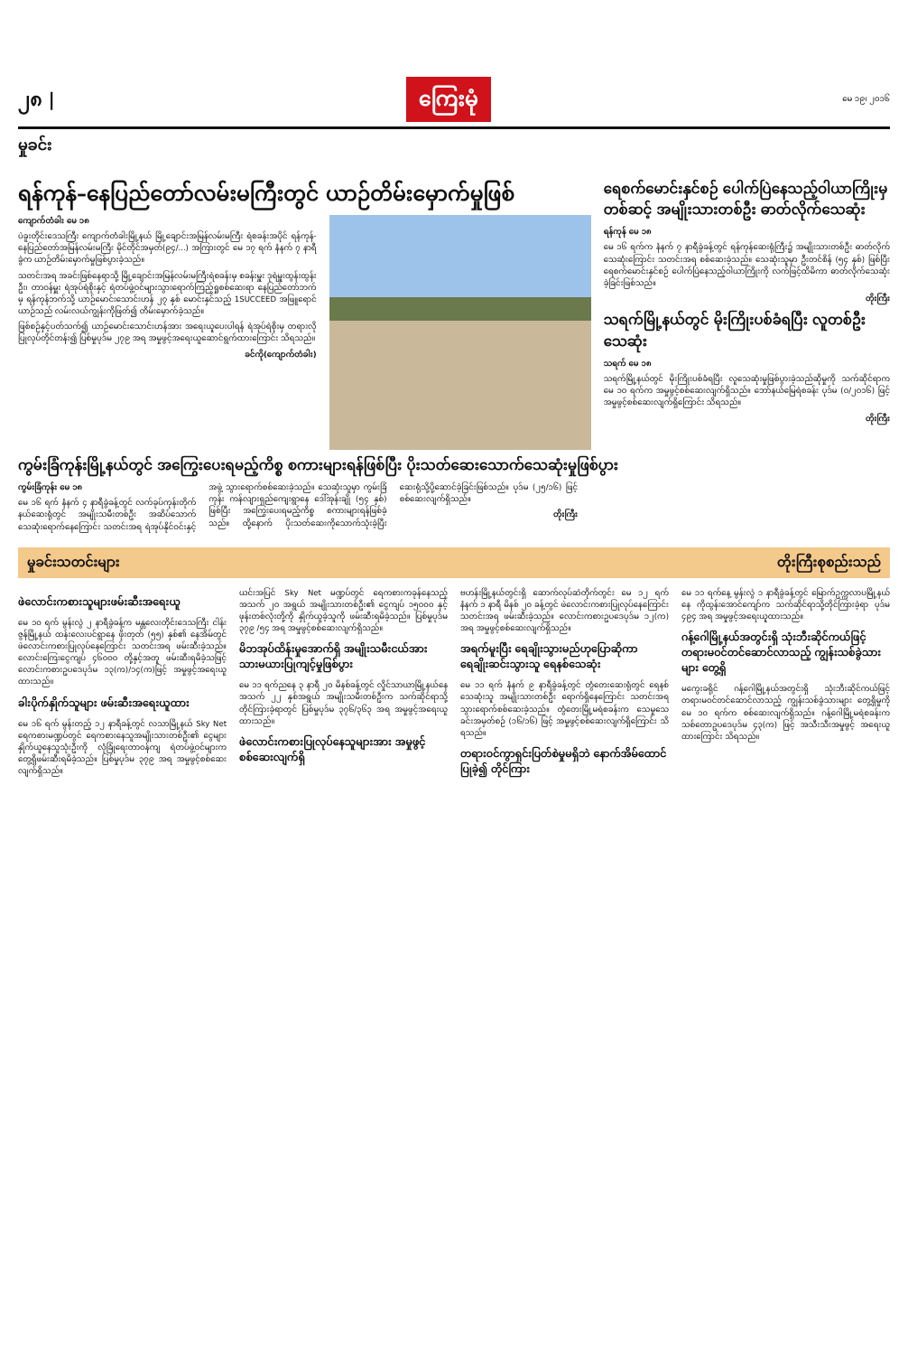၂၈ | ကြေးမုံ မေ ၁၉၊ ၂၀၁၆
မှုခင်း
ရန်ကုန်–နေပြည်တော်လမ်းမကြီးတွင် ယာဉ်တိမ်းမှောက်မှုဖြစ်
ကျောက်တံခါး မေ ၁၈
ပဲခူးတိုင်းဒေသကြီး ကျောက်တံခါးမြို့နယ် မြို့ချောင်းအမြန်လမ်းမကြီး ရဲစခန်းအပိုင် ရန်ကုန်-နေပြည်တော်အမြန်လမ်းမကြီး မိုင်တိုင်အမှတ်(၉၄/...) အကြားတွင် မေ ၁၇ ရက် နံနက် ၇ နာရီခွဲက ယာဉ်တိမ်းမှောက်မှုဖြစ်ပွားခဲ့သည်။
သတင်းအရ အခင်းဖြစ်နေရာသို့ မြို့ချောင်းအမြန်လမ်းမကြီးရဲစခန်းမှ စခန်းမှူး ဒုရဲမှူးထွန်းထွန်းဦး၊ တာဝန်မှူး ရဲအုပ်ရဲစိုးနှင့် ရဲတပ်ဖွဲ့ဝင်များသွားရောက်ကြည့်ရှုစစ်ဆေးရာ နေပြည်တော်ဘက်မှ ရန်ကုန်ဘက်သို့ ယာဉ်မောင်းသောင်းဟန် ၂၇ နှစ် မောင်းနှင်သည့် 1SUCCEED အဖြူရောင်ယာဉ်သည် လမ်းလယ်ကျွန်းကိုဖြတ်၍ တိမ်းမှောက်ခဲ့သည်။
ဖြစ်စဉ်နှင့်ပတ်သက်၍ ယာဉ်မောင်းသောင်းဟန်အား အရေးယူပေးပါရန် ရဲအုပ်ရဲစိုးမှ တရားလိုပြုလုပ်တိုင်တန်း၍ ပြစ်မှုပုဒ်မ ၂၇၉ အရ အမှုဖွင့်အရေးယူဆောင်ရွက်ထားကြောင်း သိရသည်။
ခင်ကို(ကျောက်တံခါး)
ရေစက်မောင်းနှင်စဉ် ပေါက်ပြဲနေသည့်ဝါယာကြိုးမှ တစ်ဆင့် အမျိုးသားတစ်ဦး ဓာတ်လိုက်သေဆုံး
ရန်ကုန် မေ ၁၈
မေ ၁၆ ရက်က နံနက် ၇ နာရီခွဲခန့်တွင် ရန်ကုန်ဆေးရုံကြီး၌ အမျိုးသားတစ်ဦး ဓာတ်လိုက်သေဆုံးကြောင်း သတင်းအရ စစ်ဆေးခဲ့သည်။ သေဆုံးသူမှာ ဦးတင်စိန် (၅၄ နှစ်) ဖြစ်ပြီး ရေစက်မောင်းနှင်စဉ် ပေါက်ပြဲနေသည့်ဝါယာကြိုးကို လက်ဖြင့်ထိမိကာ ဓာတ်လိုက်သေဆုံးခဲ့ခြင်းဖြစ်သည်။
တိုးကြီး
သရက်မြို့နယ်တွင် မိုးကြိုးပစ်ခံရပြီး လူတစ်ဦးသေဆုံး
သရက် မေ ၁၈
သရက်မြို့နယ်တွင် မိုးကြိုးပစ်ခံရပြီး လူသေဆုံးမှုဖြစ်ပွားခဲ့သည်ဆိုမှုကို သက်ဆိုင်ရာက မေ ၁၀ ရက်က အမှုဖွင့်စစ်ဆေးလျက်ရှိသည်။ ဘော်နယ်မြေရဲစခန်း ပုဒ်မ (၀/၂၀၁၆) ဖြင့် အမှုဖွင့်စစ်ဆေးလျက်ရှိကြောင်း သိရသည်။
တိုးကြီး
ကွမ်းခြံကုန်းမြို့နယ်တွင် အကြွေးပေးရမည့်ကိစ္စ စကားများရန်ဖြစ်ပြီး ပိုးသတ်ဆေးသောက်သေဆုံးမှုဖြစ်ပွား
ကွမ်းခြံကုန်း မေ ၁၈
မေ ၁၆ ရက် နံနက် ၄ နာရီခွဲခန့်တွင် လက်ခုပ်ကုန်းတိုက်နယ်ဆေးရုံတွင် အမျိုးသမီးတစ်ဦး အဆိပ်သောက်သေဆုံးရောက်နေကြောင်း သတင်းအရ ရဲအုပ်နိုင်ဝင်းနှင့်အဖွဲ့ သွားရောက်စစ်ဆေးခဲ့သည်။ သေဆုံးသူမှာ ကွမ်းခြံကုန်း ကန်လျားရှည်ကျေးရွာနေ ဒေါ်အုန်းချို (၅၄ နှစ်) ဖြစ်ပြီး အကြွေးပေးရမည့်ကိစ္စ စကားများရန်ဖြစ်ခဲ့သည်။ ထို့နောက် ပိုးသတ်ဆေးကိုသောက်သုံးခဲ့ပြီး ဆေးရုံသို့ပို့ဆောင်ခဲ့ခြင်းဖြစ်သည်။ ပုဒ်မ (၂၅/၁၆) ဖြင့်စစ်ဆေးလျက်ရှိသည်။
တိုးကြီး
မှုခင်းသတင်းများ တိုးကြီးစုစည်းသည်
ဖဲလောင်းကစားသူများဖမ်းဆီးအရေးယူ
မေ ၁၀ ရက် မွန်းလွဲ ၂ နာရီခွဲခန့်က မန္တလေးတိုင်းဒေသကြီး ငါန်းဇွန်မြို့နယ် ထန်းလေးပင်ရွာနေ ဖိုးတုတ် (၅၅) နှစ်၏ နေအိမ်တွင် ဖဲလောင်းကစားပြုလုပ်နေကြောင်း သတင်းအရ ဖမ်းဆီးခဲ့သည်။ လောင်းကြေးငွေကျပ် ၄၆၀၀၀ တို့နှင့်အတူ ဖမ်းဆီးရမိခဲ့သဖြင့် လောင်းကစားဥပဒေပုဒ်မ ၁၃(က)/၁၄(က)ဖြင့် အမှုဖွင့်အရေးယူထားသည်။
ခါးပိုက်နှိုက်သူများ ဖမ်းဆီးအရေးယူထား
မေ ၁၆ ရက် မွန်းတည့် ၁၂ နာရီခန့်တွင် လသာမြို့နယ် Sky Net ရေကစားမဏ္ဍပ်တွင် ရေကစားနေသူအမျိုးသားတစ်ဦး၏ ငွေများနှိုက်ယူနေသူသုံးဦးကို လုံခြုံရေးတာဝန်ကျ ရဲတပ်ဖွဲ့ဝင်များက တွေ့ရှိဖမ်းဆီးရမိခဲ့သည်။ ပြစ်မှုပုဒ်မ ၃၇၉ အရ အမှုဖွင့်စစ်ဆေးလျက်ရှိသည်။
ယင်းအပြင် Sky Net မဏ္ဍပ်တွင် ရေကစားကခုန်နေသည့် အသက် ၂၀ အရွယ် အမျိုးသားတစ်ဦး၏ ငွေကျပ် ၁၅၀၀၀ နှင့် ဖုန်းတစ်လုံးတို့ကို နှိုက်ယူခဲ့သူကို ဖမ်းဆီးရမိခဲ့သည်။ ပြစ်မှုပုဒ်မ ၃၇၉ /၅၄ အရ အမှုဖွင့်စစ်ဆေးလျက်ရှိသည်။
မိဘအုပ်ထိန်းမှုအောက်ရှိ အမျိုးသမီးငယ်အား သားမယားပြုကျင့်မှုဖြစ်ပွား
မေ ၁၁ ရက်ညနေ ၃ နာရီ ၂၀ မိနစ်ခန့်တွင် လှိုင်သာယာမြို့နယ်နေ အသက် ၂၂ နှစ်အရွယ် အမျိုးသမီးတစ်ဦးက သက်ဆိုင်ရာသို့တိုင်ကြားခဲ့ရာတွင် ပြစ်မှုပုဒ်မ ၃၇၆/၃၆၃ အရ အမှုဖွင့်အရေးယူထားသည်။
ဖဲလောင်းကစားပြုလုပ်နေသူများအား အမှုဖွင့် စစ်ဆေးလျက်ရှိ
ဗဟန်းမြို့နယ်တွင်းရှိ ဆောက်လုပ်ဆဲတိုက်တွင်း မေ ၁၂ ရက် နံနက် ၁ နာရီ မိနစ် ၂၀ ခန့်တွင် ဖဲလောင်းကစားပြုလုပ်နေကြောင်း သတင်းအရ ဖမ်းဆီးခဲ့သည်။ လောင်းကစားဥပဒေပုဒ်မ ၁၂(က) အရ အမှုဖွင့်စစ်ဆေးလျက်ရှိသည်။
အရက်မူးပြီး ရေချိုးသွားမည်ဟုပြောဆိုကာ ရေချိုးဆင်းသွားသူ ရေနစ်သေဆုံး
မေ ၁၁ ရက် နံနက် ၉ နာရီခွဲခန့်တွင် တွံတေးဆေးရုံတွင် ရေနစ်သေဆုံးသူ အမျိုးသားတစ်ဦး ရောက်ရှိနေကြောင်း သတင်းအရ သွားရောက်စစ်ဆေးခဲ့သည်။ တွံတေးမြို့မရဲစခန်းက သေမှုသေခင်းအမှတ်စဉ် (၁၆/၁၆) ဖြင့် အမှုဖွင့်စစ်ဆေးလျက်ရှိကြောင်း သိရသည်။
တရားဝင်ကွာရှင်းပြတ်စဲမှုမရှိဘဲ နောက်အိမ်ထောင်ပြုခဲ့၍ တိုင်ကြား
မေ ၁၁ ရက်နေ့ မွန်းလွဲ ၁ နာရီခွဲခန့်တွင် မြောက်ဥက္ကလာပမြို့နယ်နေ ကိုထွန်းအောင်ကျော်က သက်ဆိုင်ရာသို့တိုင်ကြားခဲ့ရာ ပုဒ်မ ၄၉၄ အရ အမှုဖွင့်အရေးယူထားသည်။
ဂန့်ဂေါမြို့နယ်အတွင်းရှိ သုံးဘီးဆိုင်ကယ်ဖြင့်တရားမဝင်တင်ဆောင်လာသည့် ကျွန်းသစ်ခွဲသားများ တွေ့ရှိ
မကွေးခရိုင် ဂန့်ဂေါမြို့နယ်အတွင်းရှိ သုံးဘီးဆိုင်ကယ်ဖြင့် တရားမဝင်တင်ဆောင်လာသည့် ကျွန်းသစ်ခွဲသားများ တွေ့ရှိမှုကို မေ ၁၀ ရက်က စစ်ဆေးလျက်ရှိသည်။ ဂန့်ဂေါမြို့မရဲစခန်းက သစ်တောဥပဒေပုဒ်မ ၄၃(က) ဖြင့် အသီးသီးအမှုဖွင့် အရေးယူထားကြောင်း သိရသည်။